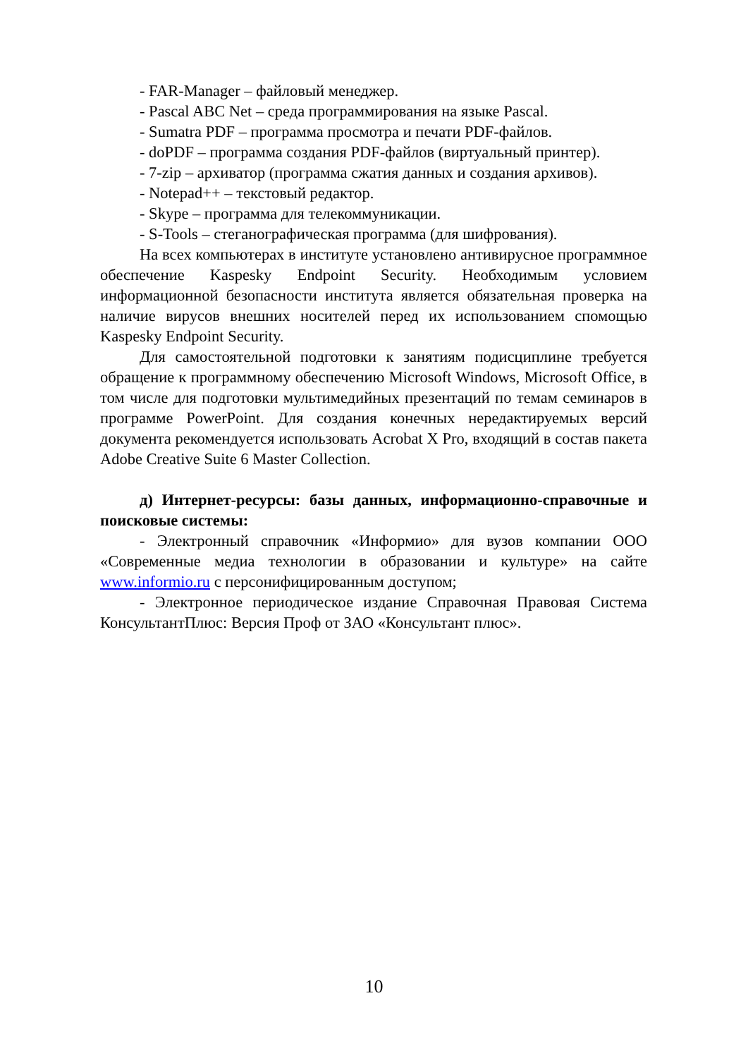- FAR-Manager – файловый менеджер.
- Pascal ABC Net – среда программирования на языке Pascal.
- Sumatra PDF – программа просмотра и печати PDF-файлов.
- doPDF – программа создания PDF-файлов (виртуальный принтер).
- 7-zip – архиватор (программа сжатия данных и создания архивов).
- Notepad++ – текстовый редактор.
- Skype – программа для телекоммуникации.
- S-Tools – стеганографическая программа (для шифрования).
На всех компьютерах в институте установлено антивирусное программное обеспечение Kaspesky Endpoint Security. Необходимым условием информационной безопасности института является обязательная проверка на наличие вирусов внешних носителей перед их использованием спомощью Kaspesky Endpoint Security.
Для самостоятельной подготовки к занятиям подисциплине требуется обращение к программному обеспечению Microsoft Windows, Microsoft Office, в том числе для подготовки мультимедийных презентаций по темам семинаров в программе PowerPoint. Для создания конечных нередактируемых версий документа рекомендуется использовать Acrobat X Pro, входящий в состав пакета Adobe Creative Suite 6 Master Collection.
д) Интернет-ресурсы: базы данных, информационно-справочные и поисковые системы:
- Электронный справочник «Информио» для вузов компании ООО «Современные медиа технологии в образовании и культуре» на сайте www.informio.ru с персонифицированным доступом;
- Электронное периодическое издание Справочная Правовая Система КонсультантПлюс: Версия Проф от ЗАО «Консультант плюс».
10